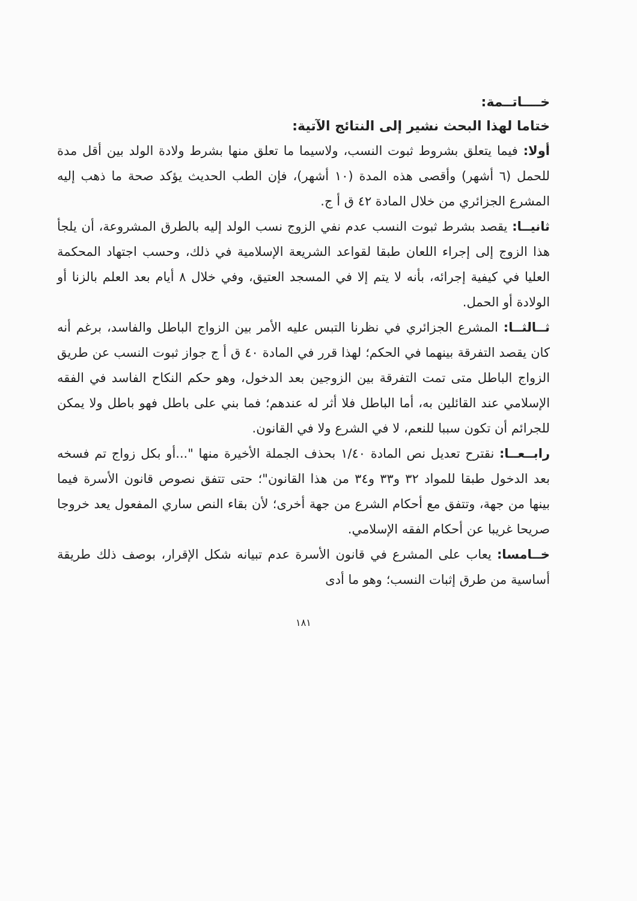خــــاتــمة:
ختاما لهذا البحث نشير إلى النتائج الآتية:
أولا: فيما يتعلق بشروط ثبوت النسب، ولاسيما ما تعلق منها بشرط ولادة الولد بين أقل مدة للحمل (٦ أشهر) وأقصى هذه المدة (١٠ أشهر)، فإن الطب الحديث يؤكد صحة ما ذهب إليه المشرع الجزائري من خلال المادة ٤٢ ق أ ج.
ثانيــا: يقصد بشرط ثبوت النسب عدم نفي الزوج نسب الولد إليه بالطرق المشروعة، أن يلجأ هذا الزوج إلى إجراء اللعان طبقا لقواعد الشريعة الإسلامية في ذلك، وحسب اجتهاد المحكمة العليا في كيفية إجرائه، بأنه لا يتم إلا في المسجد العتيق، وفي خلال ٨ أيام بعد العلم بالزنا أو الولادة أو الحمل.
ثــالثــا: المشرع الجزائري في نظرنا التبس عليه الأمر بين الزواج الباطل والفاسد، برغم أنه كان يقصد التفرقة بينهما في الحكم؛ لهذا قرر في المادة ٤٠ ق أ ج جواز ثبوت النسب عن طريق الزواج الباطل متى تمت التفرقة بين الزوجين بعد الدخول، وهو حكم النكاح الفاسد في الفقه الإسلامي عند القائلين به، أما الباطل فلا أثر له عندهم؛ فما بني على باطل فهو باطل ولا يمكن للجرائم أن تكون سببا للنعم، لا في الشرع ولا في القانون.
رابــعــا: نقترح تعديل نص المادة ١/٤٠ بحذف الجملة الأخيرة منها "...أو بكل زواج تم فسخه بعد الدخول طبقا للمواد ٣٢ و٣٣ و٣٤ من هذا القانون"؛ حتى تتفق نصوص قانون الأسرة فيما بينها من جهة، وتتفق مع أحكام الشرع من جهة أخرى؛ لأن بقاء النص ساري المفعول يعد خروجا صريحا غريبا عن أحكام الفقه الإسلامي.
خــامسا: يعاب على المشرع في قانون الأسرة عدم تبيانه شكل الإقرار، بوصف ذلك طريقة أساسية من طرق إثبات النسب؛ وهو ما أدى
١٨١